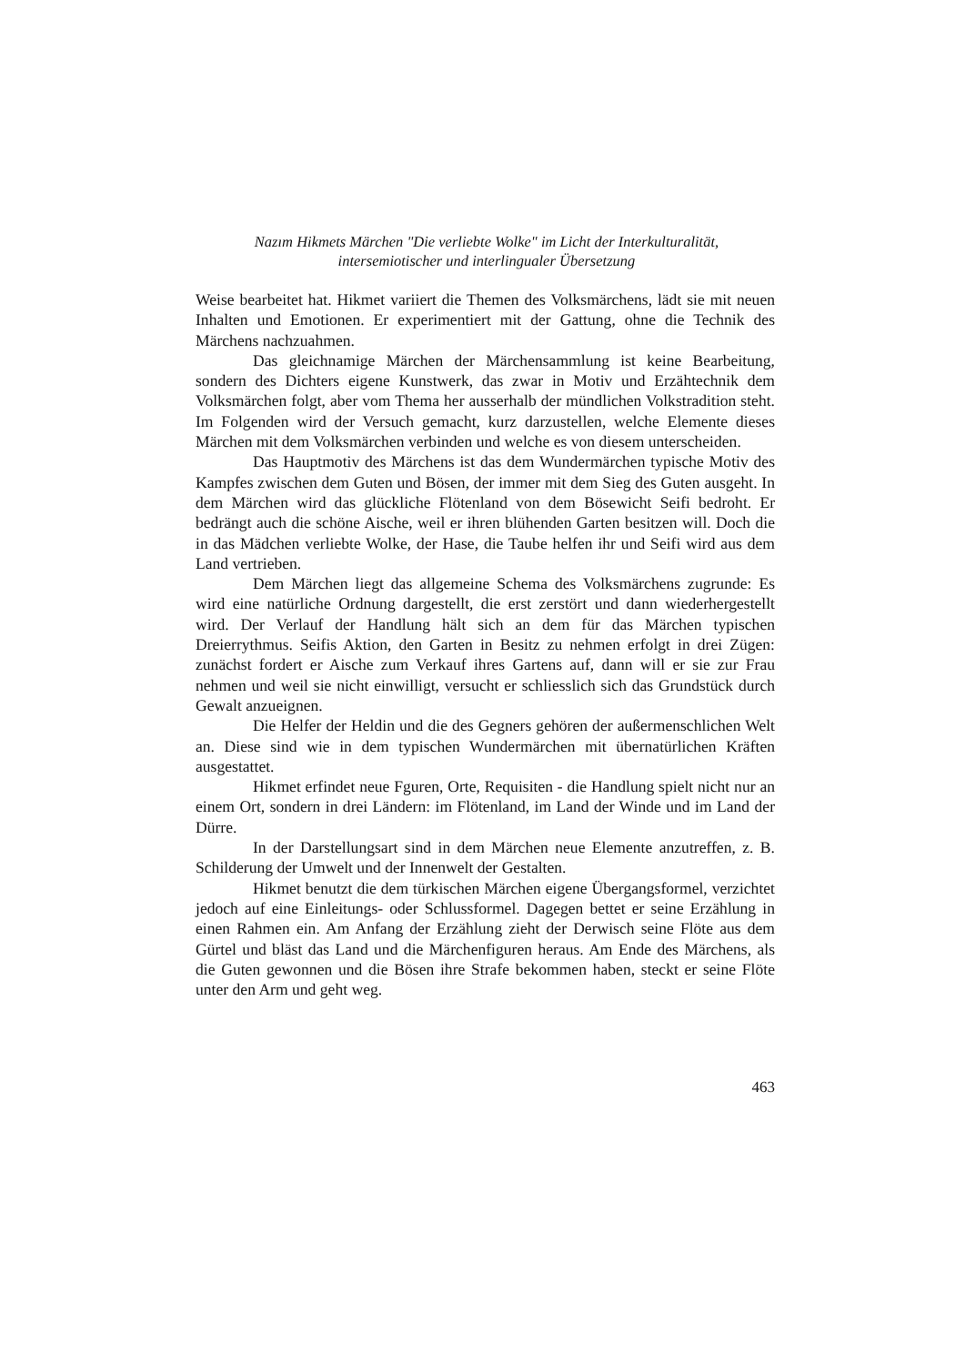Nazım Hikmets Märchen "Die verliebte Wolke" im Licht der Interkulturalität,
intersemiotischer und interlingualer Übersetzung
Weise bearbeitet hat. Hikmet variiert die Themen des Volksmärchens, lädt sie mit neuen Inhalten und Emotionen. Er experimentiert mit der Gattung, ohne die Technik des Märchens nachzuahmen.
Das gleichnamige Märchen der Märchensammlung ist keine Bearbeitung, sondern des Dichters eigene Kunstwerk, das zwar in Motiv und Erzähtechnik dem Volksmärchen folgt, aber vom Thema her ausserhalb der mündlichen Volkstradition steht. Im Folgenden wird der Versuch gemacht, kurz darzustellen, welche Elemente dieses Märchen mit dem Volksmärchen verbinden und welche es von diesem unterscheiden.
Das Hauptmotiv des Märchens ist das dem Wundermärchen typische Motiv des Kampfes zwischen dem Guten und Bösen, der immer mit dem Sieg des Guten ausgeht. In dem Märchen wird das glückliche Flötenland von dem Bösewicht Seifi bedroht. Er bedrängt auch die schöne Aische, weil er ihren blühenden Garten besitzen will. Doch die in das Mädchen verliebte Wolke, der Hase, die Taube helfen ihr und Seifi wird aus dem Land vertrieben.
Dem Märchen liegt das allgemeine Schema des Volksmärchens zugrunde: Es wird eine natürliche Ordnung dargestellt, die erst zerstört und dann wiederhergestellt wird. Der Verlauf der Handlung hält sich an dem für das Märchen typischen Dreierrythmus. Seifis Aktion, den Garten in Besitz zu nehmen erfolgt in drei Zügen: zunächst fordert er Aische zum Verkauf ihres Gartens auf, dann will er sie zur Frau nehmen und weil sie nicht einwilligt, versucht er schliesslich sich das Grundstück durch Gewalt anzueignen.
Die Helfer der Heldin und die des Gegners gehören der außermenschlichen Welt an. Diese sind wie in dem typischen Wundermärchen mit übernatürlichen Kräften ausgestattet.
Hikmet erfindet neue Fguren, Orte, Requisiten - die Handlung spielt nicht nur an einem Ort, sondern in drei Ländern: im Flötenland, im Land der Winde und im Land der Dürre.
In der Darstellungsart sind in dem Märchen neue Elemente anzutreffen, z. B. Schilderung der Umwelt und der Innenwelt der Gestalten.
Hikmet benutzt die dem türkischen Märchen eigene Übergangsformel, verzichtet jedoch auf eine Einleitungs- oder Schlussformel. Dagegen bettet er seine Erzählung in einen Rahmen ein. Am Anfang der Erzählung zieht der Derwisch seine Flöte aus dem Gürtel und bläst das Land und die Märchenfiguren heraus. Am Ende des Märchens, als die Guten gewonnen und die Bösen ihre Strafe bekommen haben, steckt er seine Flöte unter den Arm und geht weg.
463